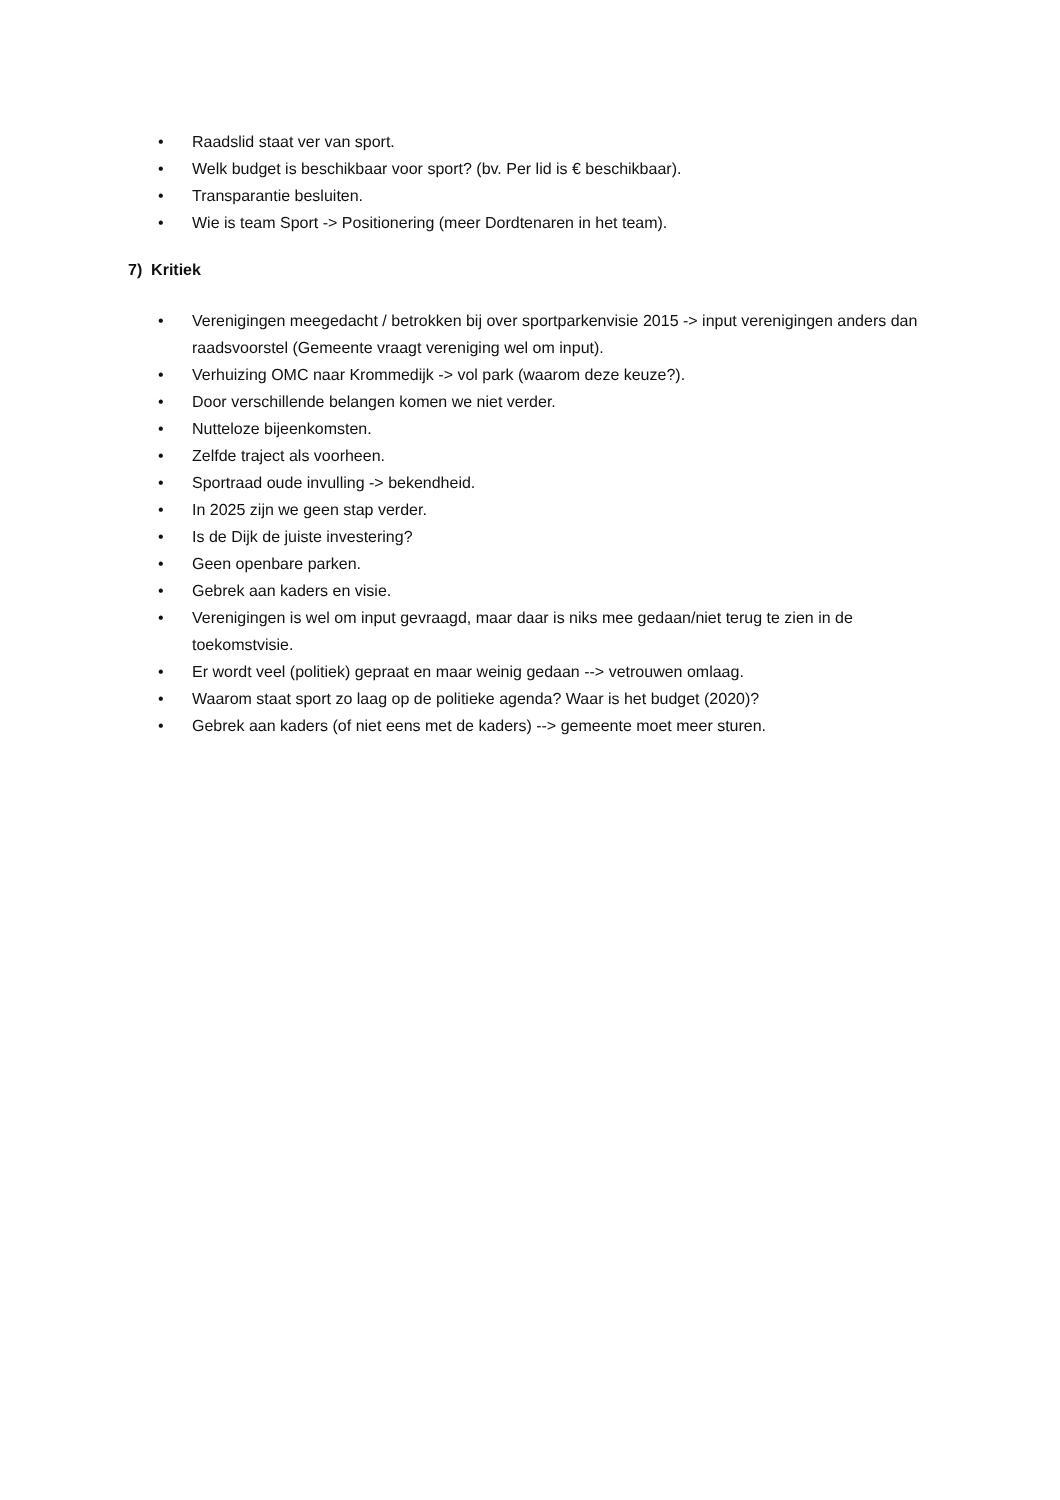• Raadslid staat ver van sport.
• Welk budget is beschikbaar voor sport? (bv. Per lid is € beschikbaar).
• Transparantie besluiten.
• Wie is team Sport -> Positionering (meer Dordtenaren in het team).
7) Kritiek
• Verenigingen meegedacht / betrokken bij over sportparkenvisie 2015 -> input verenigingen anders dan raadsvoorstel (Gemeente vraagt vereniging wel om input).
• Verhuizing OMC naar Krommedijk -> vol park (waarom deze keuze?).
• Door verschillende belangen komen we niet verder.
• Nutteloze bijeenkomsten.
• Zelfde traject als voorheen.
• Sportraad oude invulling -> bekendheid.
• In 2025 zijn we geen stap verder.
• Is de Dijk de juiste investering?
• Geen openbare parken.
• Gebrek aan kaders en visie.
• Verenigingen is wel om input gevraagd, maar daar is niks mee gedaan/niet terug te zien in de toekomstvisie.
• Er wordt veel (politiek) gepraat en maar weinig gedaan --> vetrouwen omlaag.
• Waarom staat sport zo laag op de politieke agenda? Waar is het budget (2020)?
• Gebrek aan kaders (of niet eens met de kaders) --> gemeente moet meer sturen.